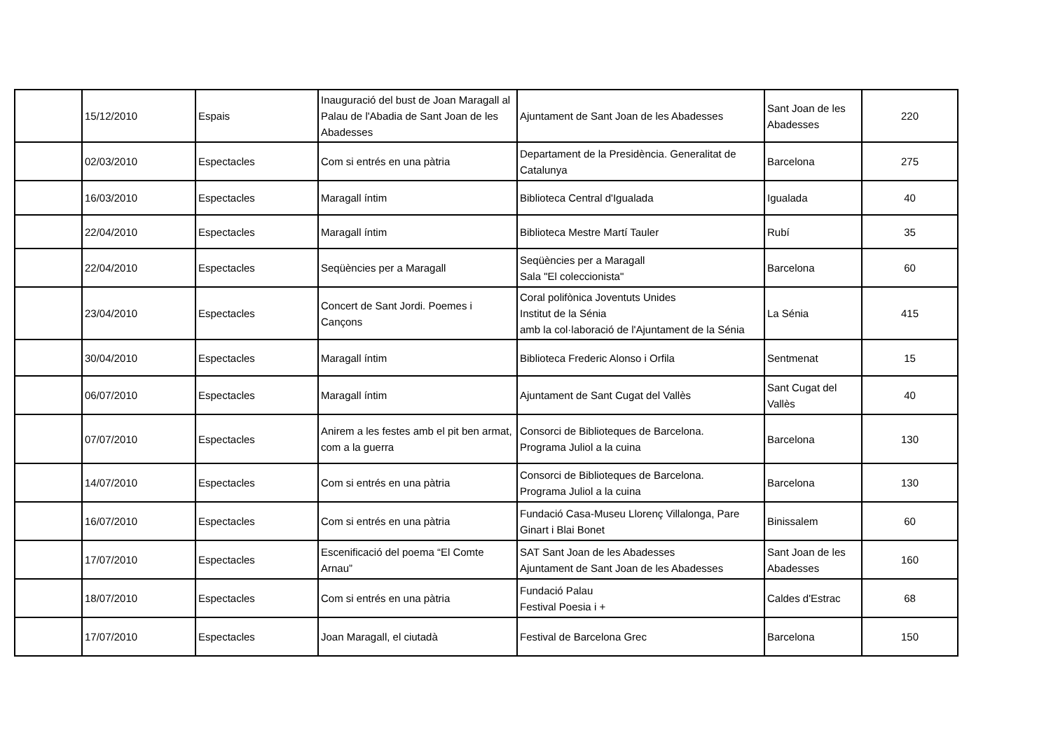| | 15/12/2010 | Espais | Inauguració del bust de Joan Maragall al Palau de l'Abadia de Sant Joan de les Abadesses | Ajuntament de Sant Joan de les Abadesses | Sant Joan de les Abadesses | 220 |
| | 02/03/2010 | Espectacles | Com si entrés en una pàtria | Departament de la Presidència. Generalitat de Catalunya | Barcelona | 275 |
| | 16/03/2010 | Espectacles | Maragall íntim | Biblioteca Central d'Igualada | Igualada | 40 |
| | 22/04/2010 | Espectacles | Maragall íntim | Biblioteca Mestre Martí Tauler | Rubí | 35 |
| | 22/04/2010 | Espectacles | Seqüències per a Maragall | Seqüències per a Maragall Sala "El coleccionista" | Barcelona | 60 |
| | 23/04/2010 | Espectacles | Concert de Sant Jordi. Poemes i Cançons | Coral polifònica Joventuts Unides Institut de la Sénia amb la col·laboració de l'Ajuntament de la Sénia | La Sénia | 415 |
| | 30/04/2010 | Espectacles | Maragall íntim | Biblioteca Frederic Alonso i Orfila | Sentmenat | 15 |
| | 06/07/2010 | Espectacles | Maragall íntim | Ajuntament de Sant Cugat del Vallès | Sant Cugat del Vallès | 40 |
| | 07/07/2010 | Espectacles | Anirem a les festes amb el pit ben armat, com a la guerra | Consorci de Biblioteques de Barcelona. Programa Juliol a la cuina | Barcelona | 130 |
| | 14/07/2010 | Espectacles | Com si entrés en una pàtria | Consorci de Biblioteques de Barcelona. Programa Juliol a la cuina | Barcelona | 130 |
| | 16/07/2010 | Espectacles | Com si entrés en una pàtria | Fundació Casa-Museu Llorenç Villalonga, Pare Ginart i Blai Bonet | Binissalem | 60 |
| | 17/07/2010 | Espectacles | Escenificació del poema “El Comte Arnau” | SAT Sant Joan de les Abadesses Ajuntament de Sant Joan de les Abadesses | Sant Joan de les Abadesses | 160 |
| | 18/07/2010 | Espectacles | Com si entrés en una pàtria | Fundació Palau Festival Poesia i + | Caldes d'Estrac | 68 |
| | 17/07/2010 | Espectacles | Joan Maragall, el ciutadà | Festival de Barcelona Grec | Barcelona | 150 |